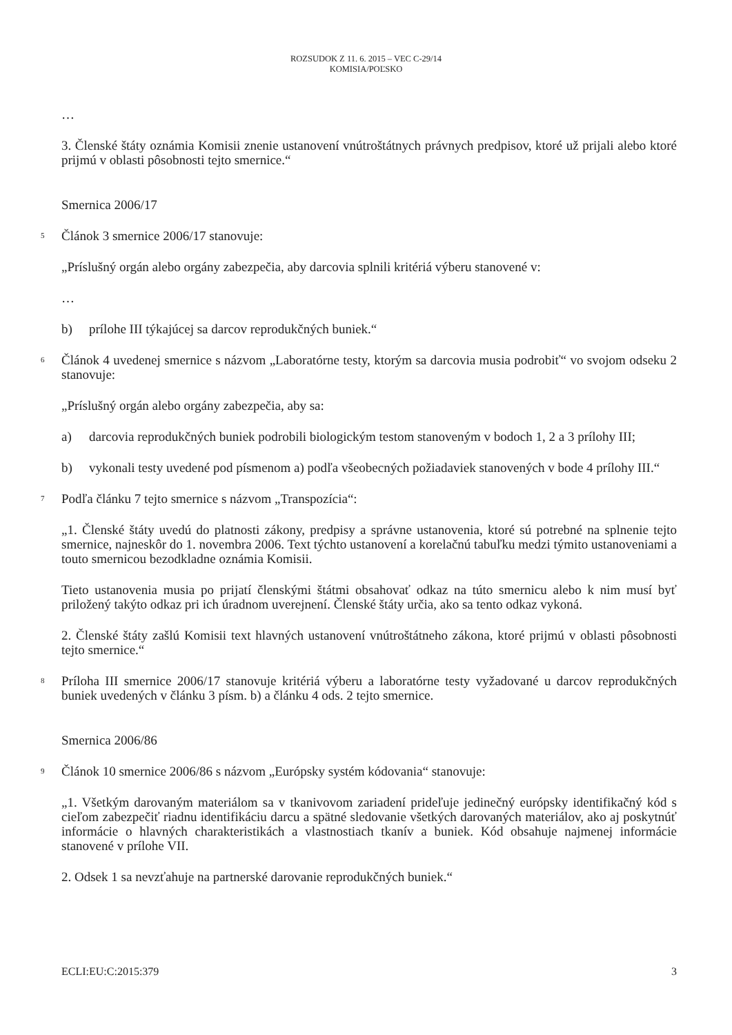ROZSUDOK Z 11. 6. 2015 – VEC C-29/14
KOMISIA/POĽSKO
…
3. Členské štáty oznámia Komisii znenie ustanovení vnútroštátnych právnych predpisov, ktoré už prijali alebo ktoré prijmú v oblasti pôsobnosti tejto smernice.“
Smernica 2006/17
5 Článok 3 smernice 2006/17 stanovuje:
„Príslušný orgán alebo orgány zabezpečia, aby darcovia splnili kritériá výberu stanovené v:
…
b) prílohe III týkajúcej sa darcov reprodukčných buniek.“
6 Článok 4 uvedenej smernice s názvom „Laboratórne testy, ktorým sa darcovia musia podrobiť“ vo svojom odseku 2 stanovuje:
„Príslušný orgán alebo orgány zabezpečia, aby sa:
a) darcovia reprodukčných buniek podrobili biologickým testom stanoveným v bodoch 1, 2 a 3 prílohy III;
b) vykonali testy uvedené pod písmenom a) podľa všeobecných požiadaviek stanovených v bode 4 prílohy III.“
7 Podľa článku 7 tejto smernice s názvom „Transpozícia“:
„1. Členské štáty uvedú do platnosti zákony, predpisy a správne ustanovenia, ktoré sú potrebné na splnenie tejto smernice, najneskôr do 1. novembra 2006. Text týchto ustanovení a korelačnú tabuľku medzi týmito ustanoveniami a touto smernicou bezodkladne oznámia Komisii.
Tieto ustanovenia musia po prijatí členskými štátmi obsahovať odkaz na túto smernicu alebo k nim musí byť priložený takýto odkaz pri ich úradnom uverejnení. Členské štáty určia, ako sa tento odkaz vykoná.
2. Členské štáty zašlú Komisii text hlavných ustanovení vnútroštátneho zákona, ktoré prijmú v oblasti pôsobnosti tejto smernice.“
8 Príloha III smernice 2006/17 stanovuje kritériá výberu a laboratórne testy vyžadované u darcov reprodukčných buniek uvedených v článku 3 písm. b) a článku 4 ods. 2 tejto smernice.
Smernica 2006/86
9 Článok 10 smernice 2006/86 s názvom „Európsky systém kódovania“ stanovuje:
„1. Všetkým darovaným materiálom sa v tkanivovom zariadení prideľuje jedinečný európsky identifikačný kód s cieľom zabezpečiť riadnu identifikáciu darcu a spätné sledovanie všetkých darovaných materiálov, ako aj poskytnúť informácie o hlavných charakteristikách a vlastnostiach tkanív a buniek. Kód obsahuje najmenej informácie stanovené v prílohe VII.
2. Odsek 1 sa nevzťahuje na partnerské darovanie reprodukčných buniek.“
ECLI:EU:C:2015:379 3